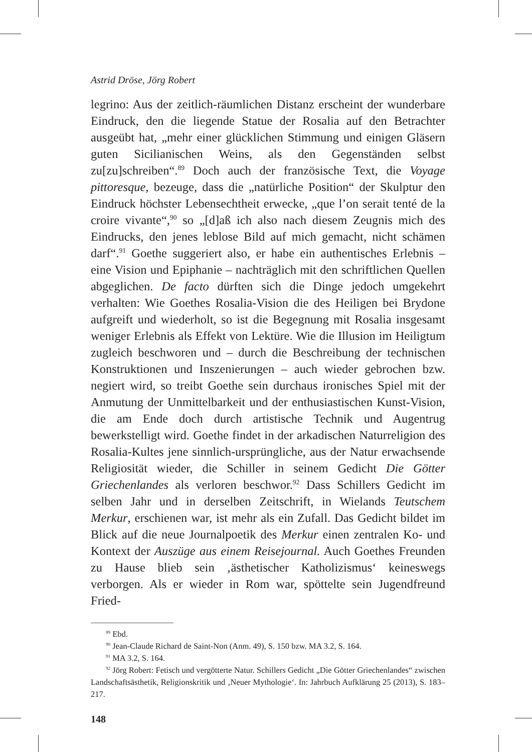Astrid Dröse, Jörg Robert
legrino: Aus der zeitlich-räumlichen Distanz erscheint der wunderbare Eindruck, den die liegende Statue der Rosalia auf den Betrachter ausgeübt hat, „mehr einer glücklichen Stimmung und einigen Gläsern guten Sicilianischen Weins, als den Gegenständen selbst zu[zu]schreiben“.<sup>89</sup> Doch auch der französische Text, die Voyage pittoresque, bezeuge, dass die „natürliche Position“ der Skulptur den Eindruck höchster Lebensechtheit erwecke, „que l’on serait tenté de la croire vivante“,<sup>90</sup> so „[d]aß ich also nach diesem Zeugnis mich des Eindrucks, den jenes leblose Bild auf mich gemacht, nicht schämen darf“.<sup>91</sup> Goethe suggeriert also, er habe ein authentisches Erlebnis – eine Vision und Epiphanie – nachträglich mit den schriftlichen Quellen abgeglichen. De facto dürften sich die Dinge jedoch umgekehrt verhalten: Wie Goethes Rosalia-Vision die des Heiligen bei Brydone aufgreift und wiederholt, so ist die Begegnung mit Rosalia insgesamt weniger Erlebnis als Effekt von Lektüre. Wie die Illusion im Heiligtum zugleich beschworen und – durch die Beschreibung der technischen Konstruktionen und Inszenierungen – auch wieder gebrochen bzw. negiert wird, so treibt Goethe sein durchaus ironisches Spiel mit der Anmutung der Unmittelbarkeit und der enthusiastischen Kunst-Vision, die am Ende doch durch artistische Technik und Augentrug bewerkstelligt wird. Goethe findet in der arkadischen Naturreligion des Rosalia-Kultes jene sinnlich-ursprüngliche, aus der Natur erwachsende Religiosität wieder, die Schiller in seinem Gedicht Die Götter Griechenlandes als verloren beschwor.<sup>92</sup> Dass Schillers Gedicht im selben Jahr und in derselben Zeitschrift, in Wielands Teutschem Merkur, erschienen war, ist mehr als ein Zufall. Das Gedicht bildet im Blick auf die neue Journalpoetik des Merkur einen zentralen Ko- und Kontext der Auszüge aus einem Reisejournal. Auch Goethes Freunden zu Hause blieb sein ‚ästhetischer Katholizismus‘ keineswegs verborgen. Als er wieder in Rom war, spöttelte sein Jugendfreund Fried-
<sup>89</sup> Ebd.
<sup>90</sup> Jean-Claude Richard de Saint-Non (Anm. 49), S. 150 bzw. MA 3.2, S. 164.
<sup>91</sup> MA 3.2, S. 164.
<sup>92</sup> Jörg Robert: Fetisch und vergötterte Natur. Schillers Gedicht „Die Götter Griechenlandes“ zwischen Landschaftsästhetik, Religionskritik und ‚Neuer Mythologie‘. In: Jahrbuch Aufklärung 25 (2013), S. 183–217.
148